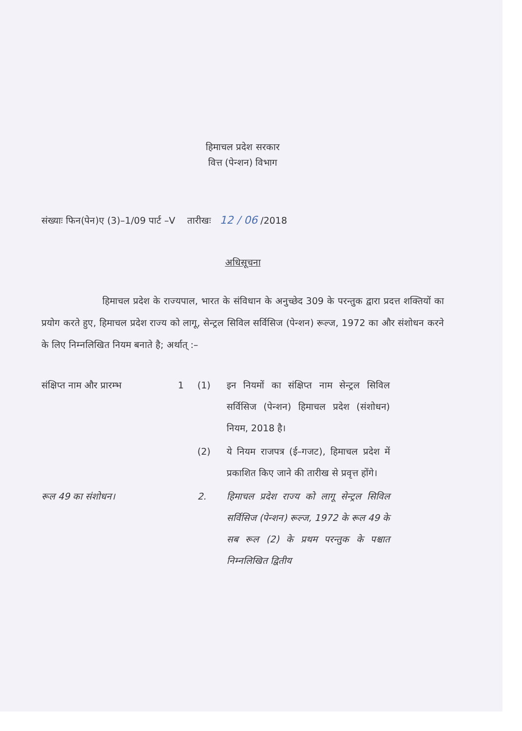हिमाचल प्रदेश सरकार
वित्त (पेन्शन) विभाग
संख्याः फिन(पेन)ए (3)–1/09 पार्ट –V तारीखः 12 / 06 /2018
अधिसूचना
हिमाचल प्रदेश के राज्यपाल, भारत के संविधान के अनुच्छेद 309 के परन्तुक द्वारा प्रदत्त शक्तियों का प्रयोग करते हुए, हिमाचल प्रदेश राज्य को लागू, सेन्ट्रल सिविल सर्विसिज (पेन्शन) रूल्ज, 1972 का और संशोधन करने के लिए निम्नलिखित नियम बनाते है; अर्थात् :–
संक्षिप्त नाम और प्रारम्भ
1 (1) इन नियमों का संक्षिप्त नाम सेन्ट्रल सिविल सर्विसिज (पेन्शन) हिमाचल प्रदेश (संशोधन) नियम, 2018 है।
(2) ये नियम राजपत्र (ई–गजट), हिमाचल प्रदेश में प्रकाशित किए जाने की तारीख से प्रवृत्त होंगे।
रूल 49 का संशोधन। 2. हिमाचल प्रदेश राज्य को लागू सेन्ट्रल सिविल सर्विसिज (पेन्शन) रूल्ज, 1972 के रूल 49 के सब रूल (2) के प्रथम परन्तुक के पश्चात निम्नलिखित द्वितीय